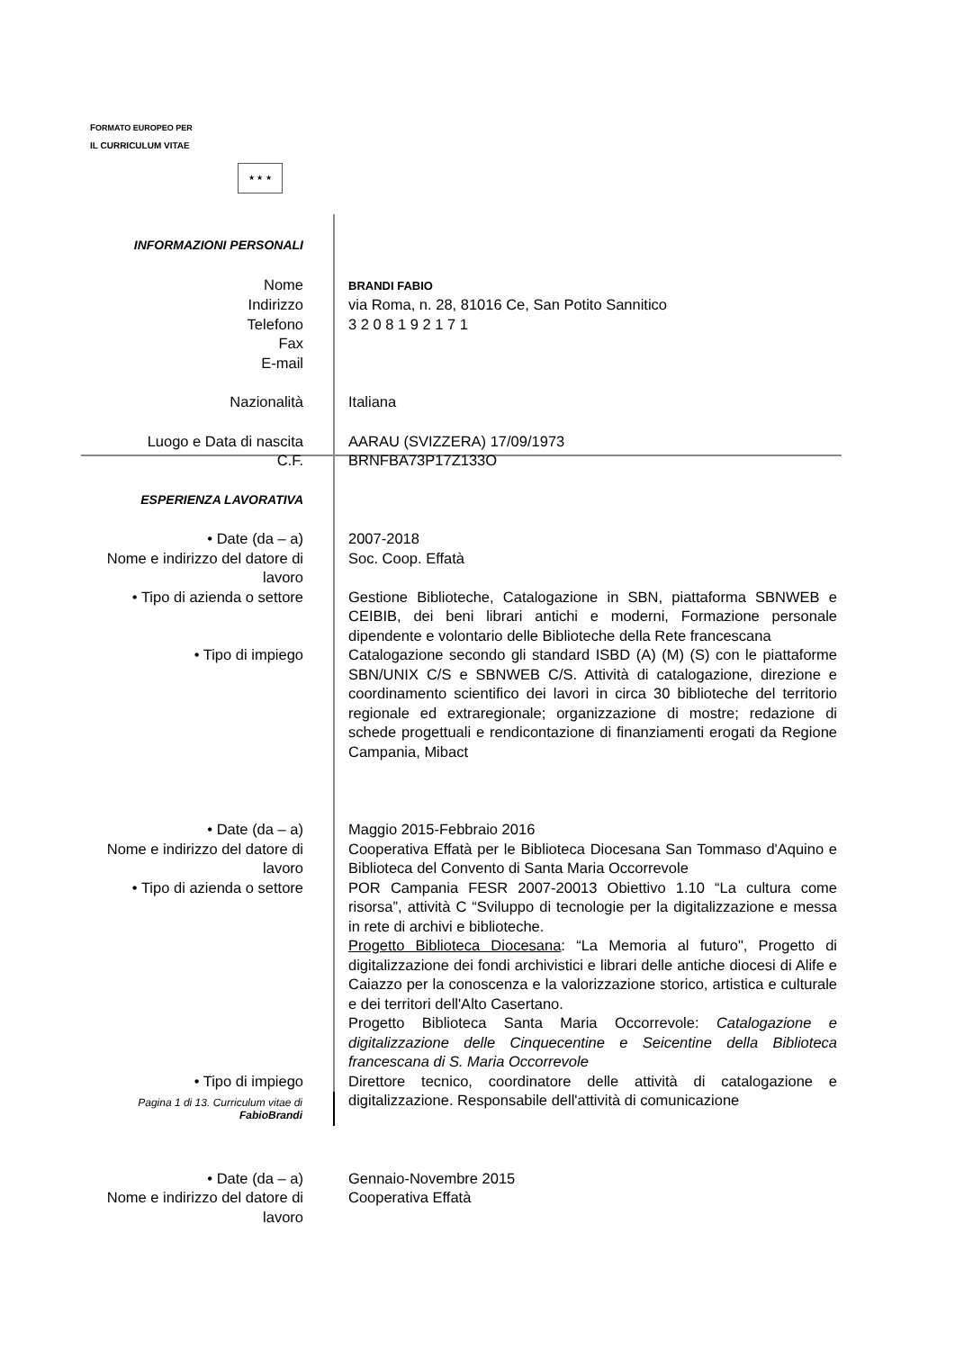FORMATO EUROPEO PER
IL CURRICULUM VITAE
★ ★ ★
| INFORMAZIONI PERSONALI | |
| Nome | BRANDI FABIO |
| Indirizzo | via Roma, n. 28, 81016 Ce, San Potito Sannitico |
| Telefono | 3 2 0 8 1 9 2 1 7 1 |
| Fax | |
| E-mail | |
| Nazionalità | Italiana |
| Luogo e Data di nascita | AARAU (SVIZZERA) 17/09/1973 |
| C.F. | BRNFBA73P17Z133O |
| ESPERIENZA LAVORATIVA | |
| • Date (da – a) | 2007-2018 |
| Nome e indirizzo del datore di lavoro | Soc. Coop. Effatà |
| • Tipo di azienda o settore | Gestione Biblioteche, Catalogazione in SBN, piattaforma SBNWEB e CEIBIB, dei beni librari antichi e moderni, Formazione personale dipendente e volontario delle Biblioteche della Rete francescana |
| • Tipo di impiego | Catalogazione secondo gli standard ISBD (A) (M) (S) con le piattaforme SBN/UNIX C/S e SBNWEB C/S. Attività di catalogazione, direzione e coordinamento scientifico dei lavori in circa 30 biblioteche del territorio regionale ed extraregionale; organizzazione di mostre; redazione di schede progettuali e rendicontazione di finanziamenti erogati da Regione Campania, Mibact |
| • Date (da – a) | Maggio 2015-Febbraio 2016 |
| Nome e indirizzo del datore di lavoro | Cooperativa Effatà per le Biblioteca Diocesana San Tommaso d'Aquino e Biblioteca del Convento di Santa Maria Occorrevole |
| • Tipo di azienda o settore | POR Campania FESR 2007-20013 Obiettivo 1.10 “La cultura come risorsa”, attività C “Sviluppo di tecnologie per la digitalizzazione e messa in rete di archivi e biblioteche. Progetto Biblioteca Diocesana : “La Memoria al futuro", Progetto di digitalizzazione dei fondi archivistici e librari delle antiche diocesi di Alife e Caiazzo per la conoscenza e la valorizzazione storico, artistica e culturale e dei territori dell'Alto Casertano. Progetto Biblioteca Santa Maria Occorrevole: Catalogazione e digitalizzazione delle Cinquecentine e Seicentine della Biblioteca francescana di S. Maria Occorrevole |
| • Tipo di impiego | Direttore tecnico, coordinatore delle attività di catalogazione e digitalizzazione. Responsabile dell'attività di comunicazione |
| • Date (da – a) | Gennaio-Novembre 2015 |
| Nome e indirizzo del datore di lavoro | Cooperativa Effatà |
Pagina 1 di 13. Curriculum vitae di
FabioBrandi